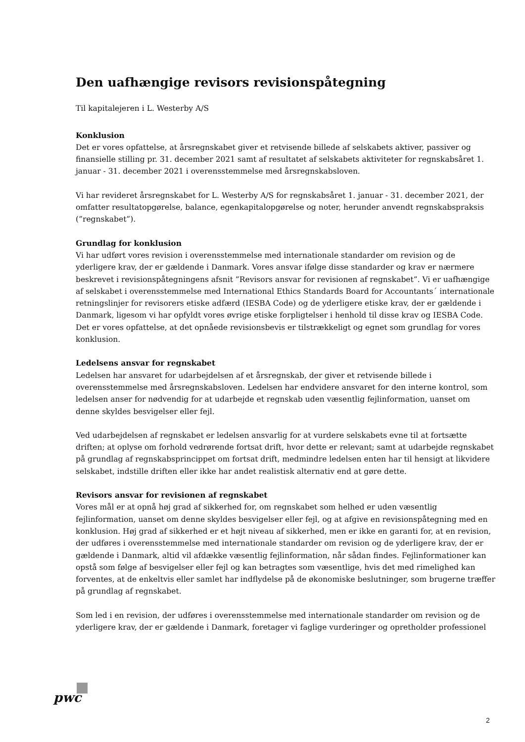Den uafhængige revisors revisionspåtegning
Til kapitalejeren i L. Westerby A/S
Konklusion
Det er vores opfattelse, at årsregnskabet giver et retvisende billede af selskabets aktiver, passiver og finansielle stilling pr. 31. december 2021 samt af resultatet af selskabets aktiviteter for regnskabsåret 1. januar - 31. december 2021 i overensstemmelse med årsregnskabsloven.
Vi har revideret årsregnskabet for L. Westerby A/S for regnskabsåret 1. januar - 31. december 2021, der omfatter resultatopgørelse, balance, egenkapitalopgørelse og noter, herunder anvendt regnskabspraksis (”regnskabet”).
Grundlag for konklusion
Vi har udført vores revision i overensstemmelse med internationale standarder om revision og de yderligere krav, der er gældende i Danmark. Vores ansvar ifølge disse standarder og krav er nærmere beskrevet i revisionspåtegningens afsnit ”Revisors ansvar for revisionen af regnskabet”. Vi er uafhængige af selskabet i overensstemmelse med International Ethics Standards Board for Accountants´ internationale retningslinjer for revisorers etiske adfærd (IESBA Code) og de yderligere etiske krav, der er gældende i Danmark, ligesom vi har opfyldt vores øvrige etiske forpligtelser i henhold til disse krav og IESBA Code. Det er vores opfattelse, at det opnåede revisionsbevis er tilstrækkeligt og egnet som grundlag for vores konklusion.
Ledelsens ansvar for regnskabet
Ledelsen har ansvaret for udarbejdelsen af et årsregnskab, der giver et retvisende billede i overensstemmelse med årsregnskabsloven. Ledelsen har endvidere ansvaret for den interne kontrol, som ledelsen anser for nødvendig for at udarbejde et regnskab uden væsentlig fejlinformation, uanset om denne skyldes besvigelser eller fejl.
Ved udarbejdelsen af regnskabet er ledelsen ansvarlig for at vurdere selskabets evne til at fortsætte driften; at oplyse om forhold vedrørende fortsat drift, hvor dette er relevant; samt at udarbejde regnskabet på grundlag af regnskabsprincippet om fortsat drift, medmindre ledelsen enten har til hensigt at likvidere selskabet, indstille driften eller ikke har andet realistisk alternativ end at gøre dette.
Revisors ansvar for revisionen af regnskabet
Vores mål er at opnå høj grad af sikkerhed for, om regnskabet som helhed er uden væsentlig fejlinformation, uanset om denne skyldes besvigelser eller fejl, og at afgive en revisionspåtegning med en konklusion. Høj grad af sikkerhed er et højt niveau af sikkerhed, men er ikke en garanti for, at en revision, der udføres i overensstemmelse med internationale standarder om revision og de yderligere krav, der er gældende i Danmark, altid vil afdække væsentlig fejlinformation, når sådan findes. Fejlinformationer kan opstå som følge af besvigelser eller fejl og kan betragtes som væsentlige, hvis det med rimelighed kan forventes, at de enkeltvis eller samlet har indflydelse på de økonomiske beslutninger, som brugerne træffer på grundlag af regnskabet.
Som led i en revision, der udføres i overensstemmelse med internationale standarder om revision og de yderligere krav, der er gældende i Danmark, foretager vi faglige vurderinger og opretholder professionel
pwc
2